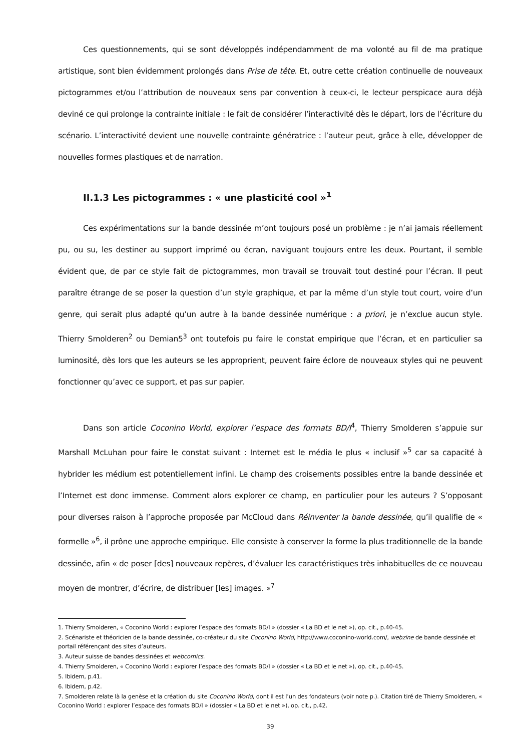Ces questionnements, qui se sont développés indépendamment de ma volonté au fil de ma pratique artistique, sont bien évidemment prolongés dans Prise de tête. Et, outre cette création continuelle de nouveaux pictogrammes et/ou l’attribution de nouveaux sens par convention à ceux-ci, le lecteur perspicace aura déjà deviné ce qui prolonge la contrainte initiale : le fait de considérer l’interactivité dès le départ, lors de l’écriture du scénario. L’interactivité devient une nouvelle contrainte génératrice : l’auteur peut, grâce à elle, développer de nouvelles formes plastiques et de narration.
II.1.3 Les pictogrammes : « une plasticité cool »<sup>1</sup>
Ces expérimentations sur la bande dessinée m’ont toujours posé un problème : je n’ai jamais réellement pu, ou su, les destiner au support imprimé ou écran, naviguant toujours entre les deux. Pourtant, il semble évident que, de par ce style fait de pictogrammes, mon travail se trouvait tout destiné pour l’écran. Il peut paraître étrange de se poser la question d’un style graphique, et par la même d’un style tout court, voire d’un genre, qui serait plus adapté qu’un autre à la bande dessinée numérique : a priori, je n’exclue aucun style. Thierry Smolderen<sup>2</sup> ou Demian5<sup>3</sup> ont toutefois pu faire le constat empirique que l’écran, et en particulier sa luminosité, dès lors que les auteurs se les approprient, peuvent faire éclore de nouveaux styles qui ne peuvent fonctionner qu’avec ce support, et pas sur papier.
Dans son article Coconino World, explorer l’espace des formats BD/I<sup>4</sup>, Thierry Smolderen s’appuie sur Marshall McLuhan pour faire le constat suivant : Internet est le média le plus « inclusif »<sup>5</sup> car sa capacité à hybrider les médium est potentiellement infini. Le champ des croisements possibles entre la bande dessinée et l’Internet est donc immense. Comment alors explorer ce champ, en particulier pour les auteurs ? S’opposant pour diverses raison à l’approche proposée par McCloud dans Réinventer la bande dessinée, qu’il qualifie de « formelle »<sup>6</sup>, il prône une approche empirique. Elle consiste à conserver la forme la plus traditionnelle de la bande dessinée, afin « de poser [des] nouveaux repères, d’évaluer les caractéristiques très inhabituelles de ce nouveau moyen de montrer, d’écrire, de distribuer [les] images. »<sup>7</sup>
1. Thierry Smolderen, « Coconino World : explorer l’espace des formats BD/I » (dossier « La BD et le net »), op. cit., p.40-45.
2. Scénariste et théoricien de la bande dessinée, co-créateur du site Coconino World, http://www.coconino-world.com/, webzine de bande dessinée et portail référençant des sites d’auteurs.
3. Auteur suisse de bandes dessinées et webcomics.
4. Thierry Smolderen, « Coconino World : explorer l’espace des formats BD/I » (dossier « La BD et le net »), op. cit., p.40-45.
5. Ibidem, p.41.
6. Ibidem, p.42.
7. Smolderen relate là la genèse et la création du site Coconino World, dont il est l’un des fondateurs (voir note p.). Citation tiré de Thierry Smolderen, « Coconino World : explorer l’espace des formats BD/I » (dossier « La BD et le net »), op. cit., p.42.
39